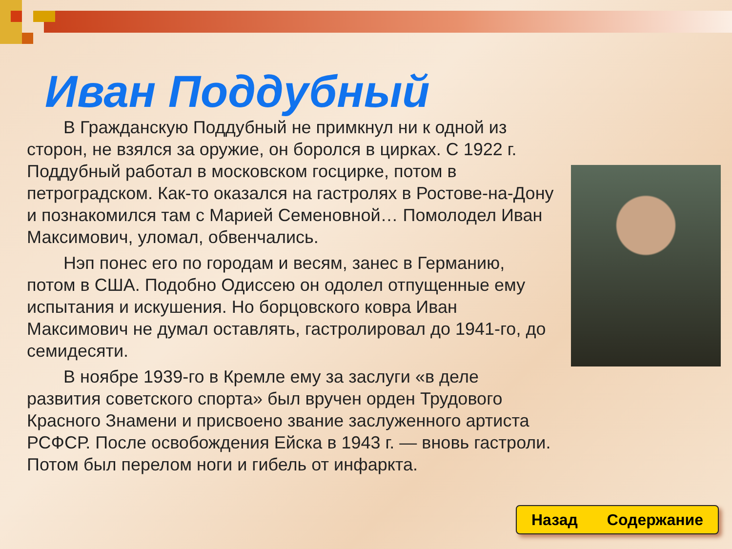Иван Поддубный
В Гражданскую Поддубный не примкнул ни к одной из сторон, не взялся за оружие, он боролся в цирках. С 1922 г. Поддубный работал в московском госцирке, потом в петроградском. Как-то оказался на гастролях в Ростове-на-Дону и познакомился там с Марией Семеновной… Помолодел Иван Максимович, уломал, обвенчались.
Нэп понес его по городам и весям, занес в Германию, потом в США. Подобно Одиссею он одолел отпущенные ему испытания и искушения. Но борцовского ковра Иван Максимович не думал оставлять, гастролировал до 1941-го, до семидесяти.
В ноябре 1939-го в Кремле ему за заслуги «в деле развития советского спорта» был вручен орден Трудового Красного Знамени и присвоено звание заслуженного артиста РСФСР. После освобождения Ейска в 1943 г. — вновь гастроли. Потом был перелом ноги и гибель от инфаркта.
Назад Содержание